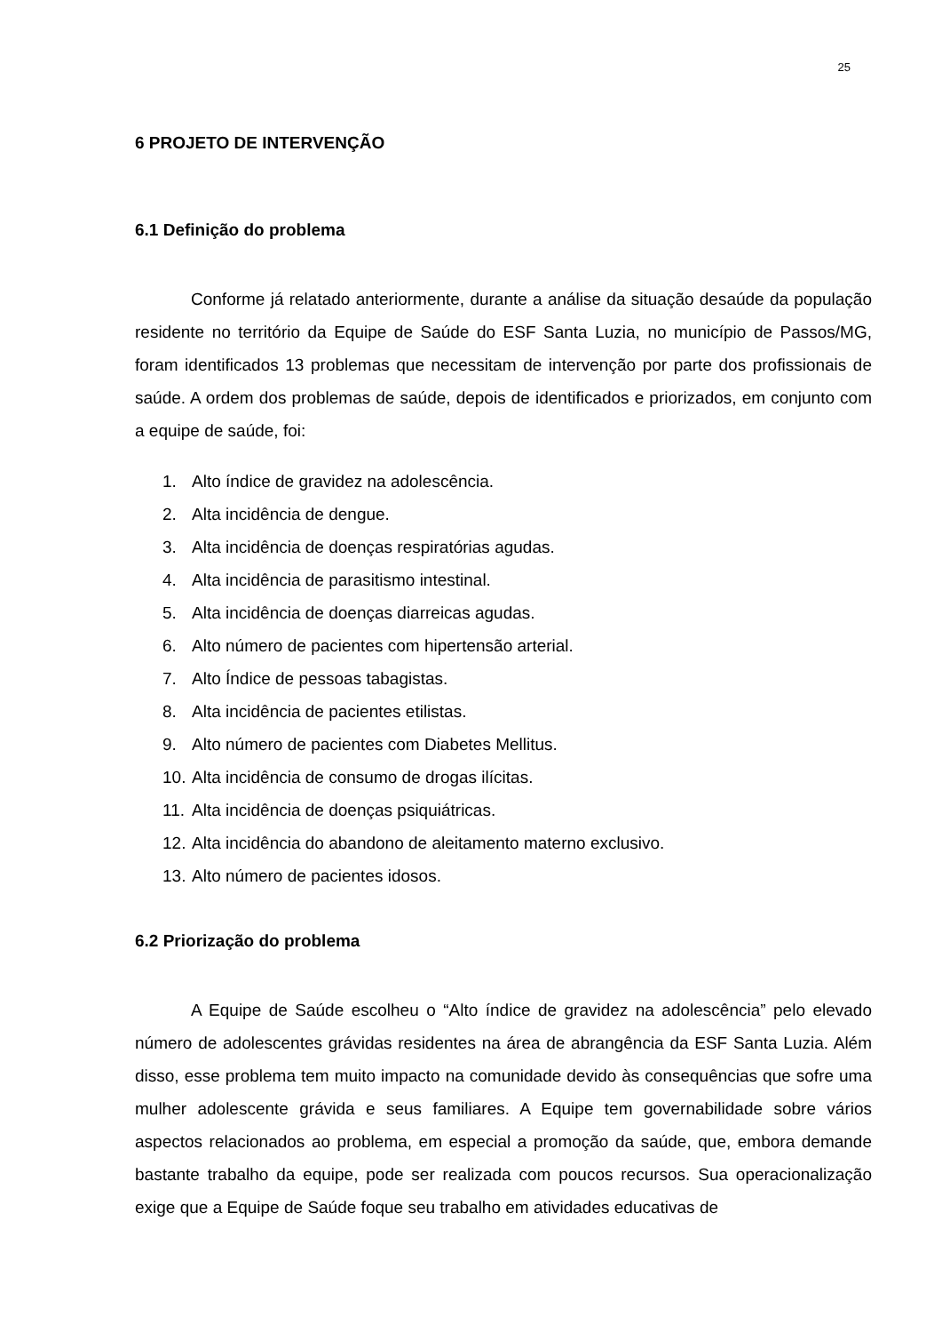25
6 PROJETO DE INTERVENÇÃO
6.1 Definição do problema
Conforme já relatado anteriormente, durante a análise da situação desaúde da população residente no território da Equipe de Saúde do ESF Santa Luzia, no município de Passos/MG, foram identificados 13 problemas que necessitam de intervenção por parte dos profissionais de saúde. A ordem dos problemas de saúde, depois de identificados e priorizados, em conjunto com a equipe de saúde, foi:
1. Alto índice de gravidez na adolescência.
2. Alta incidência de dengue.
3. Alta incidência de doenças respiratórias agudas.
4. Alta incidência de parasitismo intestinal.
5. Alta incidência de doenças diarreicas agudas.
6. Alto número de pacientes com hipertensão arterial.
7. Alto Índice de pessoas tabagistas.
8. Alta incidência de pacientes etilistas.
9. Alto número de pacientes com Diabetes Mellitus.
10. Alta incidência de consumo de drogas ilícitas.
11. Alta incidência de doenças psiquiátricas.
12. Alta incidência do abandono de aleitamento materno exclusivo.
13. Alto número de pacientes idosos.
6.2 Priorização do problema
A Equipe de Saúde escolheu o “Alto índice de gravidez na adolescência” pelo elevado número de adolescentes grávidas residentes na área de abrangência da ESF Santa Luzia. Além disso, esse problema tem muito impacto na comunidade devido às consequências que sofre uma mulher adolescente grávida e seus familiares. A Equipe tem governabilidade sobre vários aspectos relacionados ao problema, em especial a promoção da saúde, que, embora demande bastante trabalho da equipe, pode ser realizada com poucos recursos. Sua operacionalização exige que a Equipe de Saúde foque seu trabalho em atividades educativas de